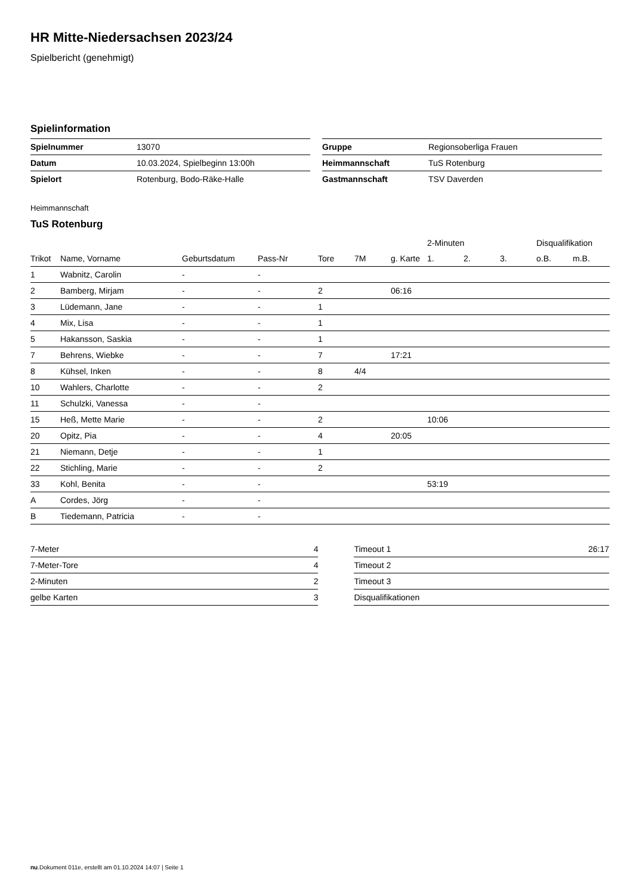HR Mitte-Niedersachsen 2023/24
Spielbericht (genehmigt)
Spielinformation
| Spielnummer | 13070 |
| Datum | 10.03.2024, Spielbeginn 13:00h |
| Spielort | Rotenburg, Bodo-Räke-Halle |
| Gruppe | Regionsoberliga Frauen |
| Heimmannschaft | TuS Rotenburg |
| Gastmannschaft | TSV Daverden |
Heimmannschaft
TuS Rotenburg
| | | | | | | | 2-Minuten | | | Disqualifikation | |
| --- | --- | --- | --- | --- | --- | --- | --- | --- | --- | --- | --- |
| Trikot | Name, Vorname | Geburtsdatum | Pass-Nr | Tore | 7M | g. Karte | 1. | 2. | 3. | o.B. | m.B. |
| 1 | Wabnitz, Carolin | - | - | | | | | | | | |
| 2 | Bamberg, Mirjam | - | - | 2 | | 06:16 | | | | | |
| 3 | Lüdemann, Jane | - | - | 1 | | | | | | | |
| 4 | Mix, Lisa | - | - | 1 | | | | | | | |
| 5 | Hakansson, Saskia | - | - | 1 | | | | | | | |
| 7 | Behrens, Wiebke | - | - | 7 | | 17:21 | | | | | |
| 8 | Kühsel, Inken | - | - | 8 | 4/4 | | | | | | |
| 10 | Wahlers, Charlotte | - | - | 2 | | | | | | | |
| 11 | Schulzki, Vanessa | - | - | | | | | | | | |
| 15 | Heß, Mette Marie | - | - | 2 | | | 10:06 | | | | |
| 20 | Opitz, Pia | - | - | 4 | | 20:05 | | | | | |
| 21 | Niemann, Detje | - | - | 1 | | | | | | | |
| 22 | Stichling, Marie | - | - | 2 | | | | | | | |
| 33 | Kohl, Benita | - | - | | | | 53:19 | | | | |
| A | Cordes, Jörg | - | - | | | | | | | | |
| B | Tiedemann, Patricia | - | - | | | | | | | | |
| 7-Meter | 4 |
| 7-Meter-Tore | 4 |
| 2-Minuten | 2 |
| gelbe Karten | 3 |
| Timeout 1 | 26:17 |
| Timeout 2 | |
| Timeout 3 | |
| Disqualifikationen | |
nu.Dokument 011e, erstellt am 01.10.2024 14:07 | Seite 1